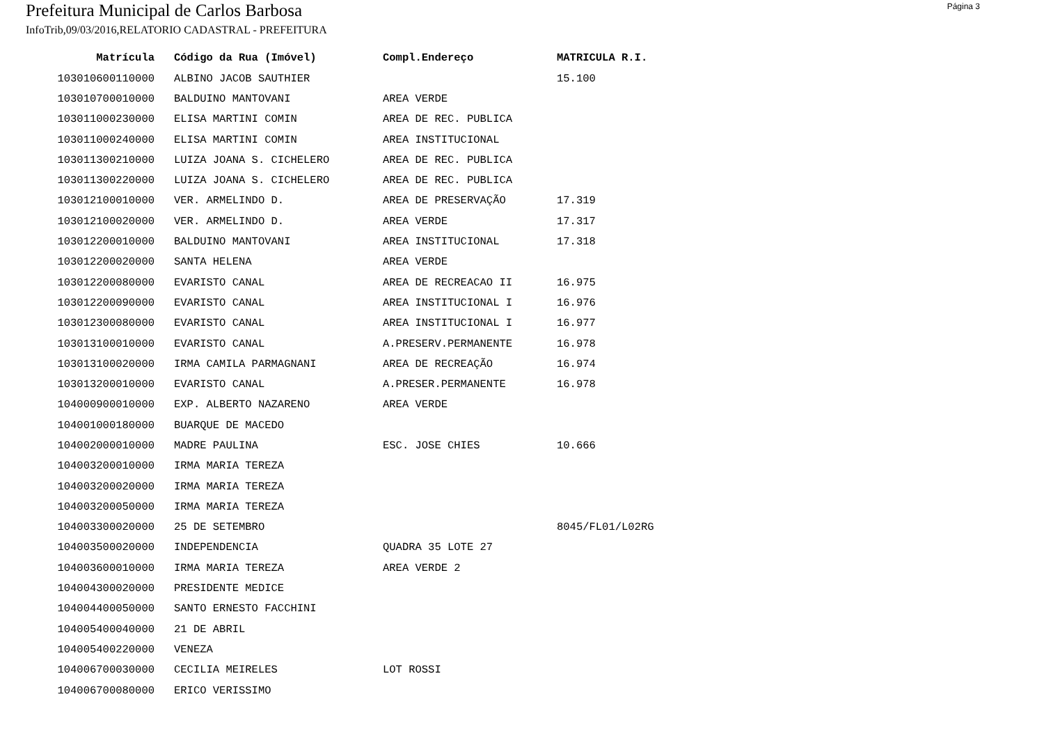Página 3
Prefeitura Municipal de Carlos Barbosa
InfoTrib,09/03/2016,RELATORIO CADASTRAL - PREFEITURA
| Matrícula | Código da Rua (Imóvel) | Compl.Endereço | MATRICULA R.I. |
| --- | --- | --- | --- |
| 103010600110000 | ALBINO JACOB SAUTHIER | | 15.100 |
| 103010700010000 | BALDUINO MANTOVANI | AREA VERDE | |
| 103011000230000 | ELISA MARTINI COMIN | AREA DE REC. PUBLICA | |
| 103011000240000 | ELISA MARTINI COMIN | AREA INSTITUCIONAL | |
| 103011300210000 | LUIZA JOANA S. CICHELERO | AREA DE REC. PUBLICA | |
| 103011300220000 | LUIZA JOANA S. CICHELERO | AREA DE REC. PUBLICA | |
| 103012100010000 | VER. ARMELINDO D. | AREA DE PRESERVAÇÃO | 17.319 |
| 103012100020000 | VER. ARMELINDO D. | AREA VERDE | 17.317 |
| 103012200010000 | BALDUINO MANTOVANI | AREA INSTITUCIONAL | 17.318 |
| 103012200020000 | SANTA HELENA | AREA VERDE | |
| 103012200080000 | EVARISTO CANAL | AREA DE RECREACAO II | 16.975 |
| 103012200090000 | EVARISTO CANAL | AREA INSTITUCIONAL I | 16.976 |
| 103012300080000 | EVARISTO CANAL | AREA INSTITUCIONAL I | 16.977 |
| 103013100010000 | EVARISTO CANAL | A.PRESERV.PERMANENTE | 16.978 |
| 103013100020000 | IRMA CAMILA PARMAGNANI | AREA DE RECREAÇÃO | 16.974 |
| 103013200010000 | EVARISTO CANAL | A.PRESER.PERMANENTE | 16.978 |
| 104000900010000 | EXP. ALBERTO NAZARENO | AREA VERDE | |
| 104001000180000 | BUARQUE DE MACEDO | | |
| 104002000010000 | MADRE PAULINA | ESC. JOSE CHIES | 10.666 |
| 104003200010000 | IRMA MARIA TEREZA | | |
| 104003200020000 | IRMA MARIA TEREZA | | |
| 104003200050000 | IRMA MARIA TEREZA | | |
| 104003300020000 | 25 DE SETEMBRO | | 8045/FL01/L02RG |
| 104003500020000 | INDEPENDENCIA | QUADRA 35 LOTE 27 | |
| 104003600010000 | IRMA MARIA TEREZA | AREA VERDE 2 | |
| 104004300020000 | PRESIDENTE MEDICE | | |
| 104004400050000 | SANTO ERNESTO FACCHINI | | |
| 104005400040000 | 21 DE ABRIL | | |
| 104005400220000 | VENEZA | | |
| 104006700030000 | CECILIA MEIRELES | LOT ROSSI | |
| 104006700080000 | ERICO VERISSIMO | | |